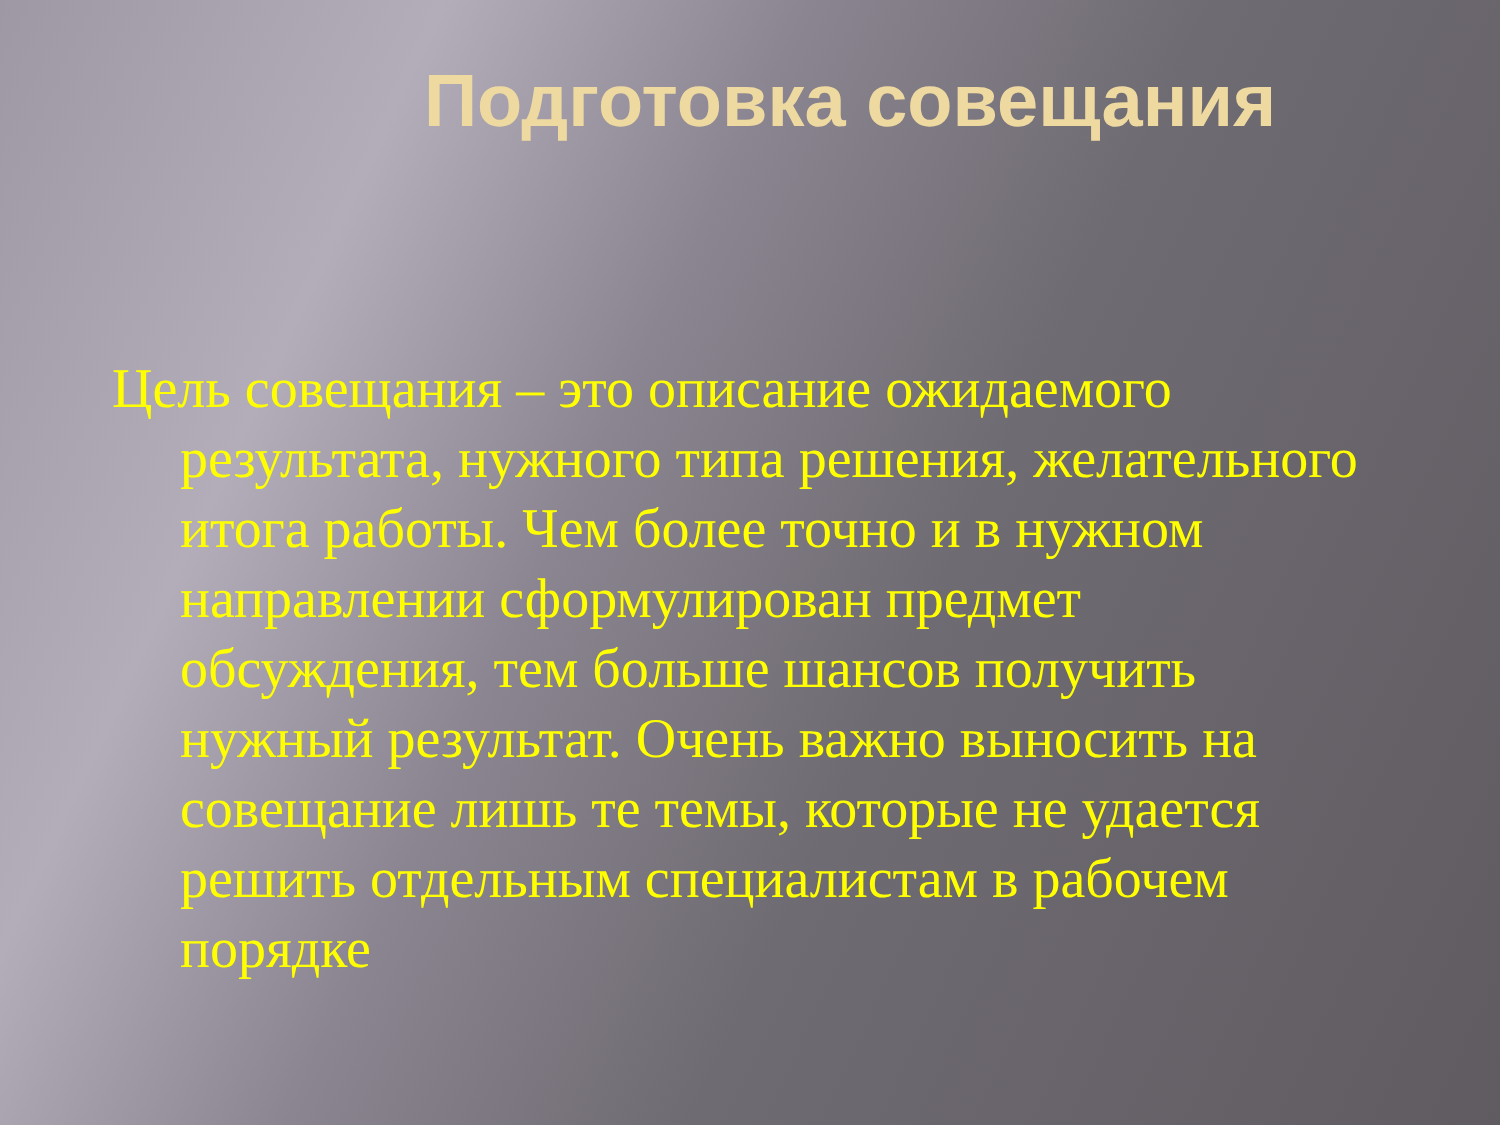Подготовка совещания
Цель совещания – это описание ожидаемого результата, нужного типа решения, желательного итога работы. Чем более точно и в нужном направлении сформулирован предмет обсуждения, тем больше шансов получить нужный результат. Очень важно выносить на совещание лишь те темы, которые не удается решить отдельным специалистам в рабочем порядке